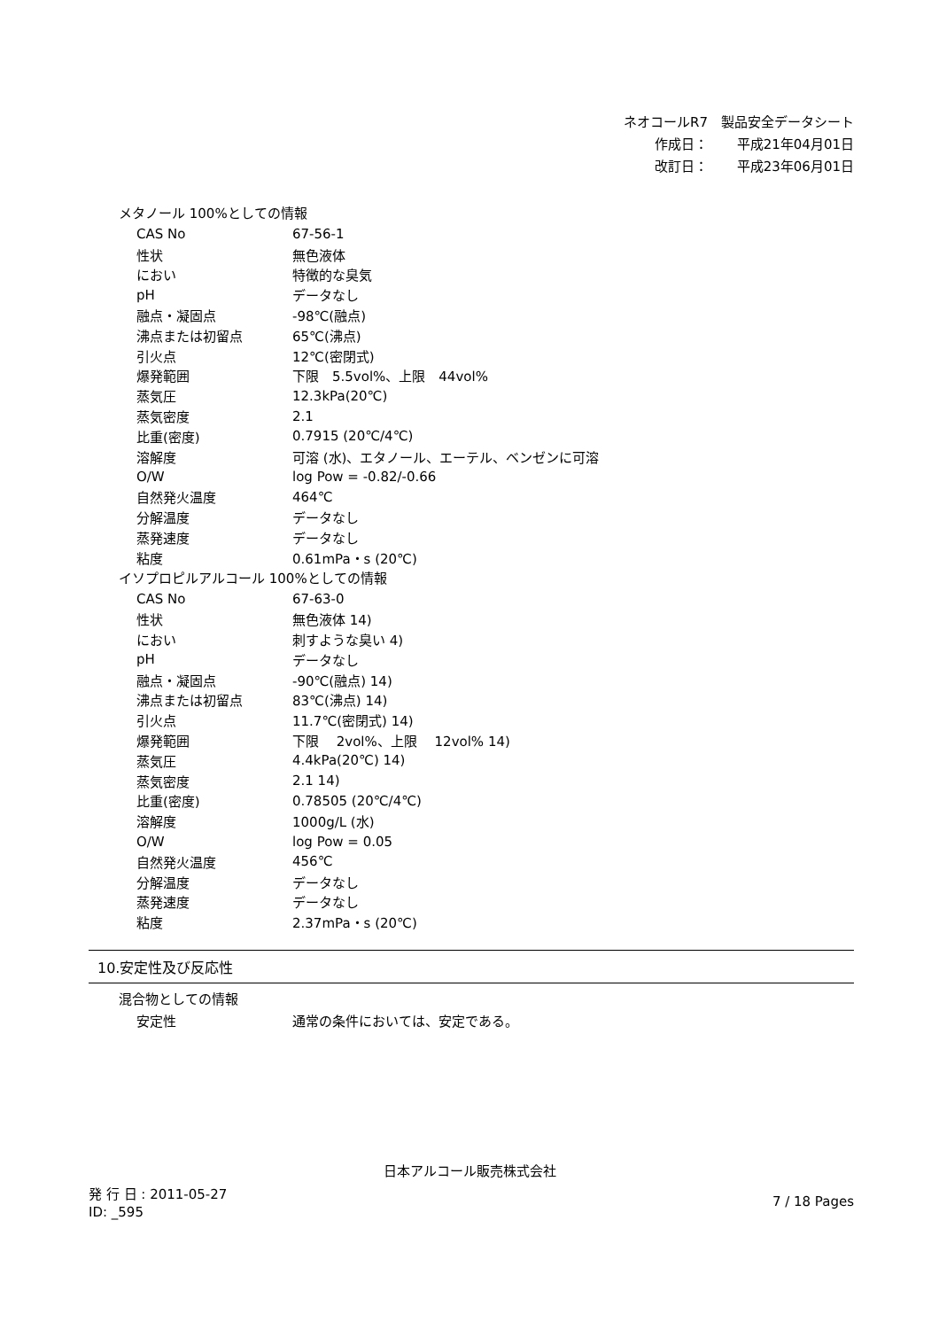ネオコールR7　製品安全データシート
作成日： 平成21年04月01日
改訂日： 平成23年06月01日
メタノール 100%としての情報
| CAS No | 67-56-1 |
| 性状 | 無色液体 |
| におい | 特徴的な臭気 |
| pH | データなし |
| 融点・凝固点 | -98℃(融点) |
| 沸点または初留点 | 65℃(沸点) |
| 引火点 | 12℃(密閉式) |
| 爆発範囲 | 下限 5.5vol%、上限 44vol% |
| 蒸気圧 | 12.3kPa(20℃) |
| 蒸気密度 | 2.1 |
| 比重(密度) | 0.7915 (20℃/4℃) |
| 溶解度 | 可溶 (水)、エタノール、エーテル、ベンゼンに可溶 |
| O/W | log Pow = -0.82/-0.66 |
| 自然発火温度 | 464℃ |
| 分解温度 | データなし |
| 蒸発速度 | データなし |
| 粘度 | 0.61mPa・s (20℃) |
イソプロピルアルコール 100%としての情報
| CAS No | 67-63-0 |
| 性状 | 無色液体 14) |
| におい | 刺すような臭い 4) |
| pH | データなし |
| 融点・凝固点 | -90℃(融点) 14) |
| 沸点または初留点 | 83℃(沸点) 14) |
| 引火点 | 11.7℃(密閉式) 14) |
| 爆発範囲 | 下限 2vol%、上限 12vol% 14) |
| 蒸気圧 | 4.4kPa(20℃) 14) |
| 蒸気密度 | 2.1 14) |
| 比重(密度) | 0.78505 (20℃/4℃) |
| 溶解度 | 1000g/L (水) |
| O/W | log Pow = 0.05 |
| 自然発火温度 | 456℃ |
| 分解温度 | データなし |
| 蒸発速度 | データなし |
| 粘度 | 2.37mPa・s (20℃) |
10.安定性及び反応性
混合物としての情報
| 安定性 | 通常の条件においては、安定である。 |
日本アルコール販売株式会社
発 行 日 : 2011-05-27
ID: _595
7 / 18 Pages